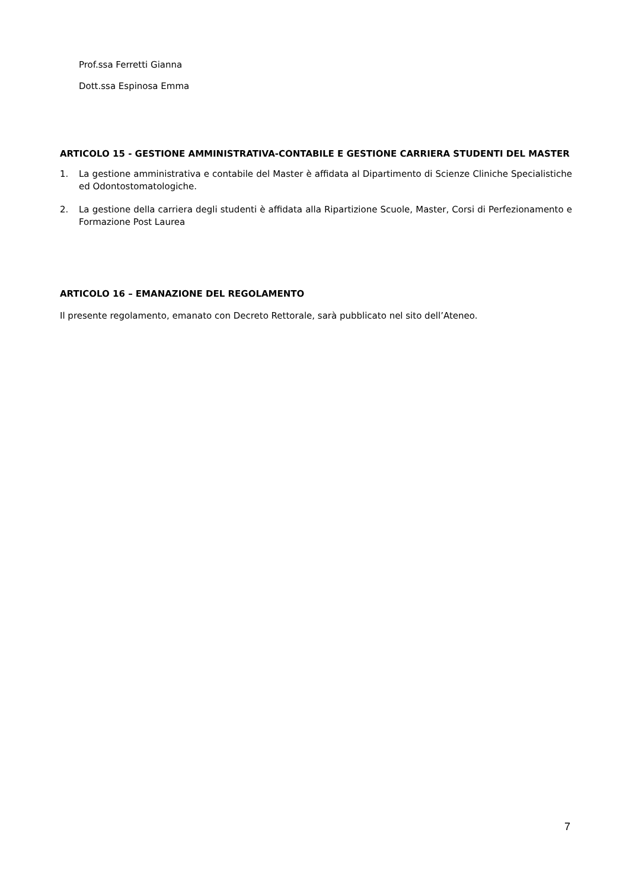Prof.ssa Ferretti Gianna
Dott.ssa Espinosa Emma
ARTICOLO 15 - GESTIONE AMMINISTRATIVA-CONTABILE E GESTIONE CARRIERA STUDENTI DEL MASTER
1. La gestione amministrativa e contabile del Master è affidata al Dipartimento di Scienze Cliniche Specialistiche ed Odontostomatologiche.
2. La gestione della carriera degli studenti è affidata alla Ripartizione Scuole, Master, Corsi di Perfezionamento e Formazione Post Laurea
ARTICOLO 16 – EMANAZIONE DEL REGOLAMENTO
Il presente regolamento, emanato con Decreto Rettorale, sarà pubblicato nel sito dell’Ateneo.
7